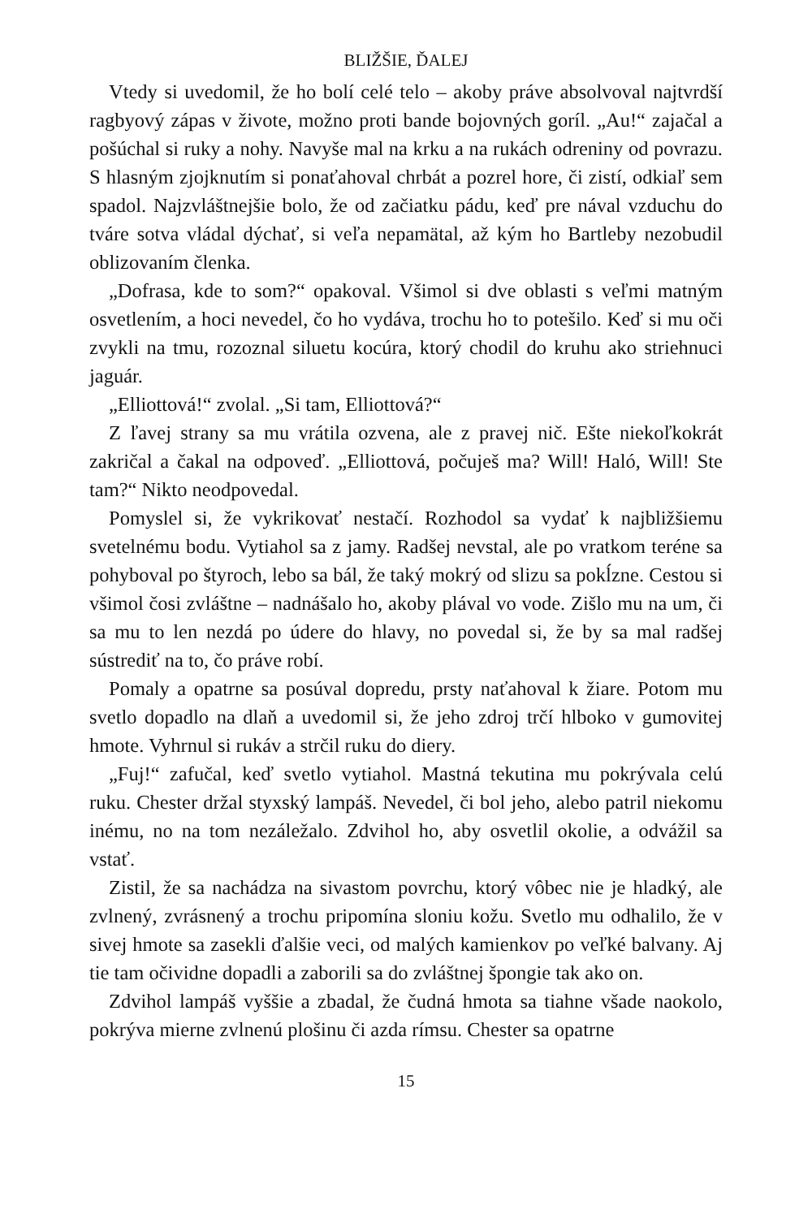BLIŽŠIE, ĎALEJ
Vtedy si uvedomil, že ho bolí celé telo – akoby práve absolvoval najtvrdší ragbyový zápas v živote, možno proti bande bojovných goríl. „Au!“ zajačal a pošúchal si ruky a nohy. Navyše mal na krku a na rukách odreniny od povrazu. S hlasným zjojknutím si ponaťahoval chrbát a pozrel hore, či zistí, odkiaľ sem spadol. Najzvláštnejšie bolo, že od začiatku pádu, keď pre nával vzduchu do tváre sotva vládal dýchať, si veľa nepamätal, až kým ho Bartleby nezobudil oblizovaním členka.
„Dofrasa, kde to som?“ opakoval. Všimol si dve oblasti s veľmi matným osvetlením, a hoci nevedel, čo ho vydáva, trochu ho to potešilo. Keď si mu oči zvykli na tmu, rozoznal siluetu kocúra, ktorý chodil do kruhu ako striehnuci jaguár.
„Elliottová!“ zvolal. „Si tam, Elliottová?“
Z ľavej strany sa mu vrátila ozvena, ale z pravej nič. Ešte niekoľkokrát zakričal a čakal na odpoveď. „Elliottová, počuješ ma? Will! Haló, Will! Ste tam?“ Nikto neodpovedal.
Pomyslel si, že vykrikovať nestačí. Rozhodol sa vydať k najbližšiemu svetelnému bodu. Vytiahol sa z jamy. Radšej nevstal, ale po vratkom teréne sa pohyboval po štyroch, lebo sa bál, že taký mokrý od slizu sa pokĺzne. Cestou si všimol čosi zvláštne – nadnášalo ho, akoby plával vo vode. Zišlo mu na um, či sa mu to len nezdá po údere do hlavy, no povedal si, že by sa mal radšej sústrediť na to, čo práve robí.
Pomaly a opatrne sa posúval dopredu, prsty naťahoval k žiare. Potom mu svetlo dopadlo na dlaň a uvedomil si, že jeho zdroj trčí hlboko v gumovitej hmote. Vyhrnul si rukáv a strčil ruku do diery.
„Fuj!“ zafučal, keď svetlo vytiahol. Mastná tekutina mu pokrývala celú ruku. Chester držal styxský lampáš. Nevedel, či bol jeho, alebo patril niekomu inému, no na tom nezáležalo. Zdvihol ho, aby osvetlil okolie, a odvážil sa vstať.
Zistil, že sa nachádza na sivastom povrchu, ktorý vôbec nie je hladký, ale zvlnený, zvrásnený a trochu pripomína sloniu kožu. Svetlo mu odhalilo, že v sivej hmote sa zasekli ďalšie veci, od malých kamienkov po veľké balvany. Aj tie tam očividne dopadli a zaborili sa do zvláštnej špongie tak ako on.
Zdvihol lampáš vyššie a zbadal, že čudná hmota sa tiahne všade naokolo, pokrýva mierne zvlnenú plošinu či azda rímsu. Chester sa opatrne
15